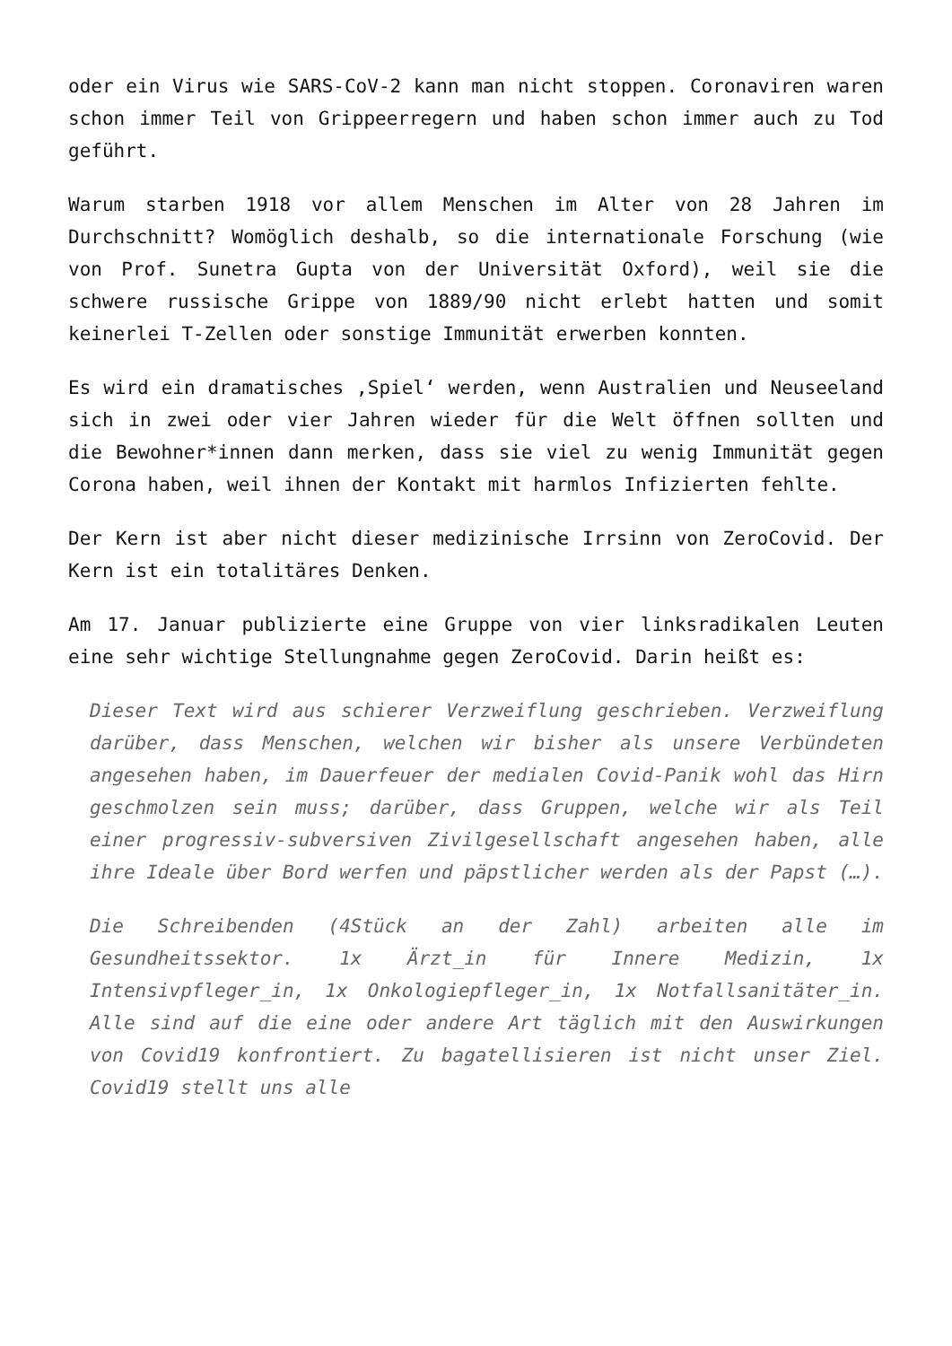oder ein Virus wie SARS-CoV-2 kann man nicht stoppen. Coronaviren waren schon immer Teil von Grippeerregern und haben schon immer auch zu Tod geführt.
Warum starben 1918 vor allem Menschen im Alter von 28 Jahren im Durchschnitt? Womöglich deshalb, so die internationale Forschung (wie von Prof. Sunetra Gupta von der Universität Oxford), weil sie die schwere russische Grippe von 1889/90 nicht erlebt hatten und somit keinerlei T-Zellen oder sonstige Immunität erwerben konnten.
Es wird ein dramatisches ‚Spiel‘ werden, wenn Australien und Neuseeland sich in zwei oder vier Jahren wieder für die Welt öffnen sollten und die Bewohner*innen dann merken, dass sie viel zu wenig Immunität gegen Corona haben, weil ihnen der Kontakt mit harmlos Infizierten fehlte.
Der Kern ist aber nicht dieser medizinische Irrsinn von ZeroCovid. Der Kern ist ein totalitäres Denken.
Am 17. Januar publizierte eine Gruppe von vier linksradikalen Leuten eine sehr wichtige Stellungnahme gegen ZeroCovid. Darin heißt es:
Dieser Text wird aus schierer Verzweiflung geschrieben. Verzweiflung darüber, dass Menschen, welchen wir bisher als unsere Verbündeten angesehen haben, im Dauerfeuer der medialen Covid-Panik wohl das Hirn geschmolzen sein muss; darüber, dass Gruppen, welche wir als Teil einer progressiv-subversiven Zivilgesellschaft angesehen haben, alle ihre Ideale über Bord werfen und päpstlicher werden als der Papst (…).
Die Schreibenden (4Stück an der Zahl) arbeiten alle im Gesundheitssektor. 1x Ärzt_in für Innere Medizin, 1x Intensivpfleger_in, 1x Onkologiepfleger_in, 1x Notfallsanitäter_in. Alle sind auf die eine oder andere Art täglich mit den Auswirkungen von Covid19 konfrontiert. Zu bagatellisieren ist nicht unser Ziel. Covid19 stellt uns alle